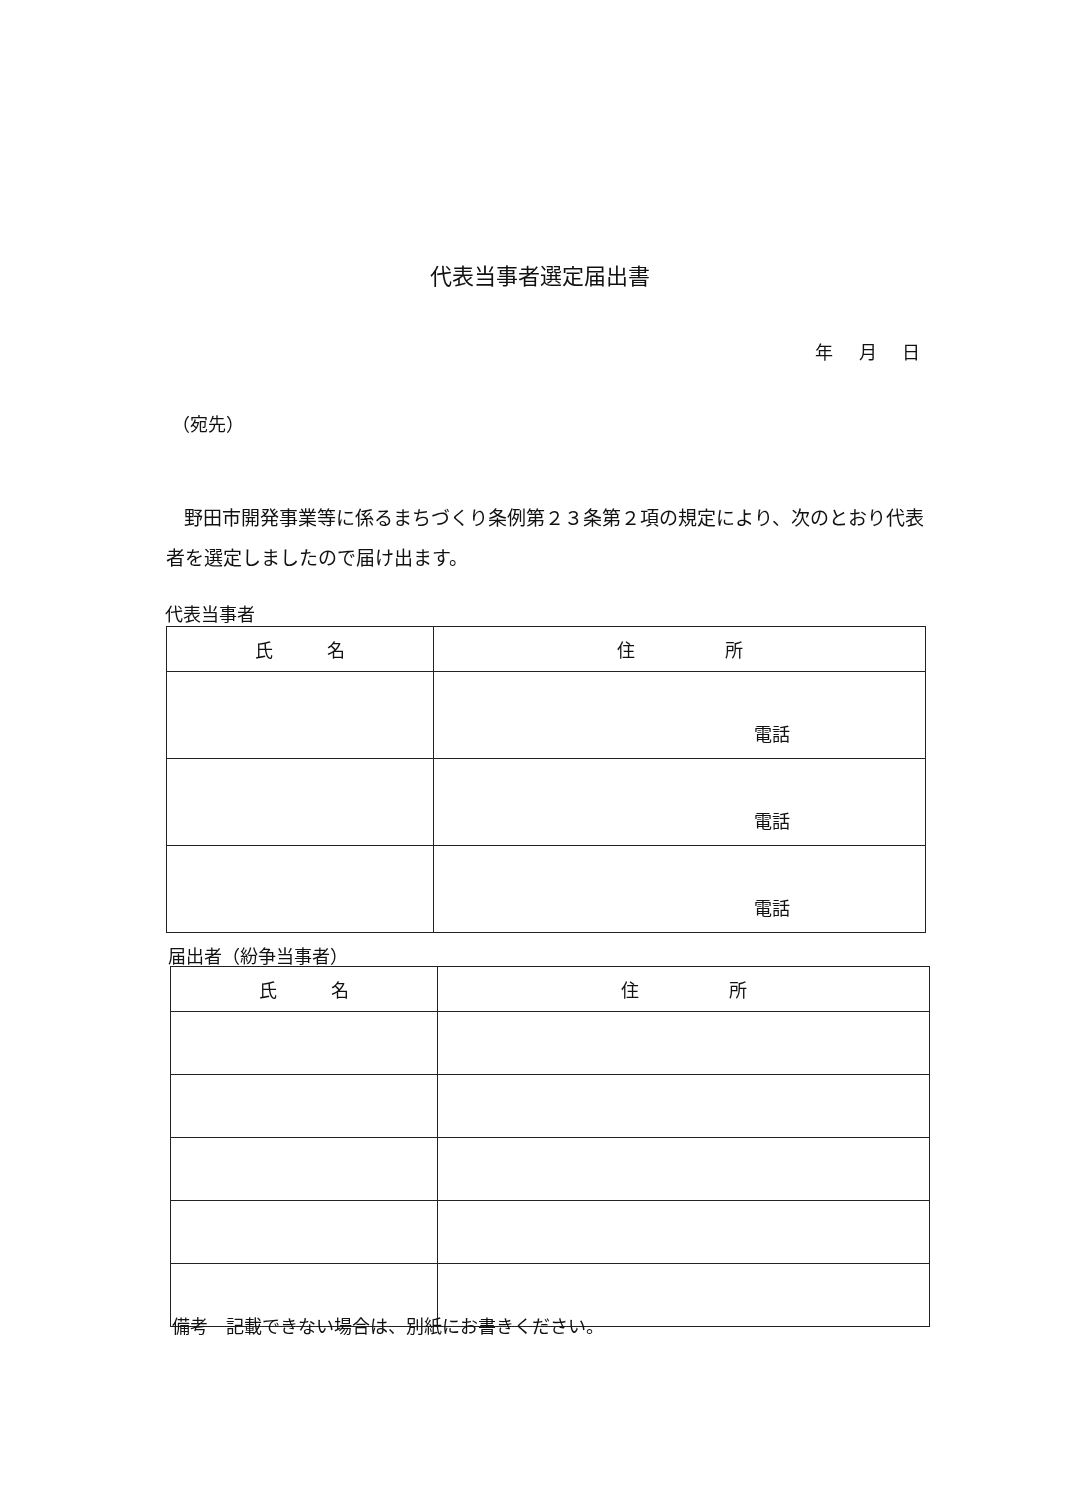代表当事者選定届出書
年 月 日
（宛先）
野田市開発事業等に係るまちづくり条例第２３条第２項の規定により、次のとおり代表者を選定しましたので届け出ます。
代表当事者
| 氏 名 | 住 所 |
| --- | --- |
| | 電話 |
| | 電話 |
| | 電話 |
届出者（紛争当事者）
| 氏 名 | 住 所 |
| --- | --- |
備考　記載できない場合は、別紙にお書きください。